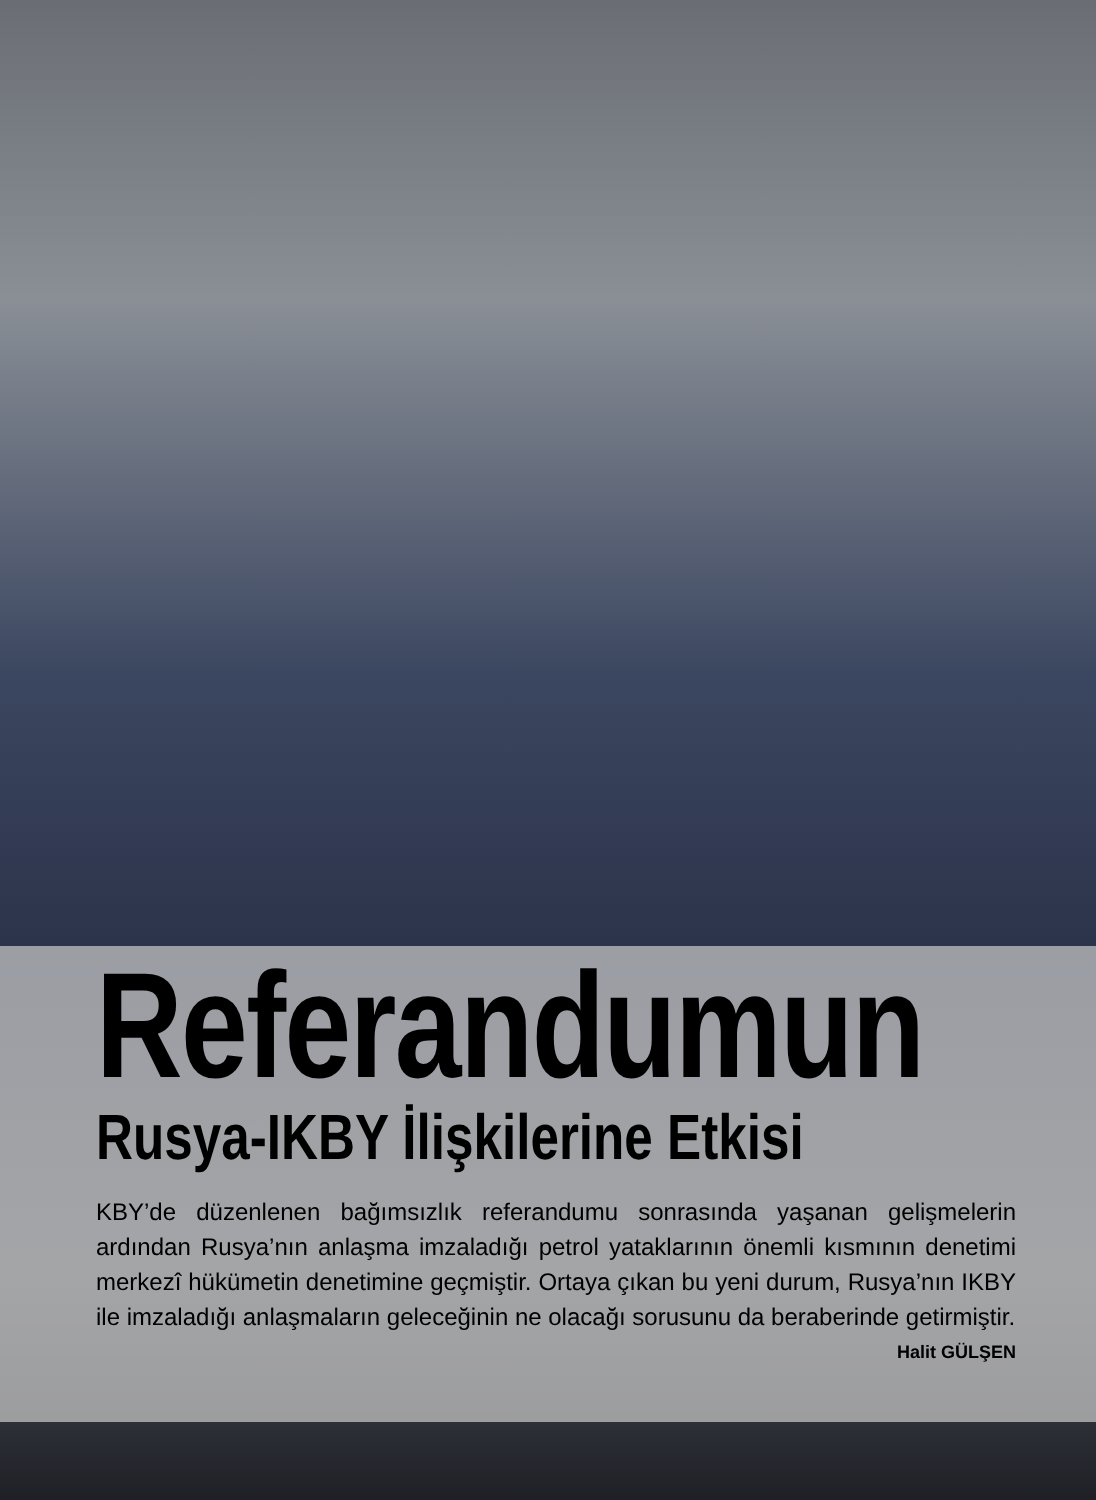Referandumun
Rusya-IKBY İlişkilerine Etkisi
KBY’de düzenlenen bağımsızlık referandumu sonrasında yaşanan gelişmelerin ardından Rusya’nın anlaşma imzaladığı petrol yataklarının önemli kısmının denetimi merkezî hükümetin denetimine geçmiştir. Ortaya çıkan bu yeni durum, Rusya’nın IKBY ile imzaladığı anlaşmaların geleceğinin ne olacağı sorusunu da beraberinde getirmiştir.
Halit GÜLŞEN